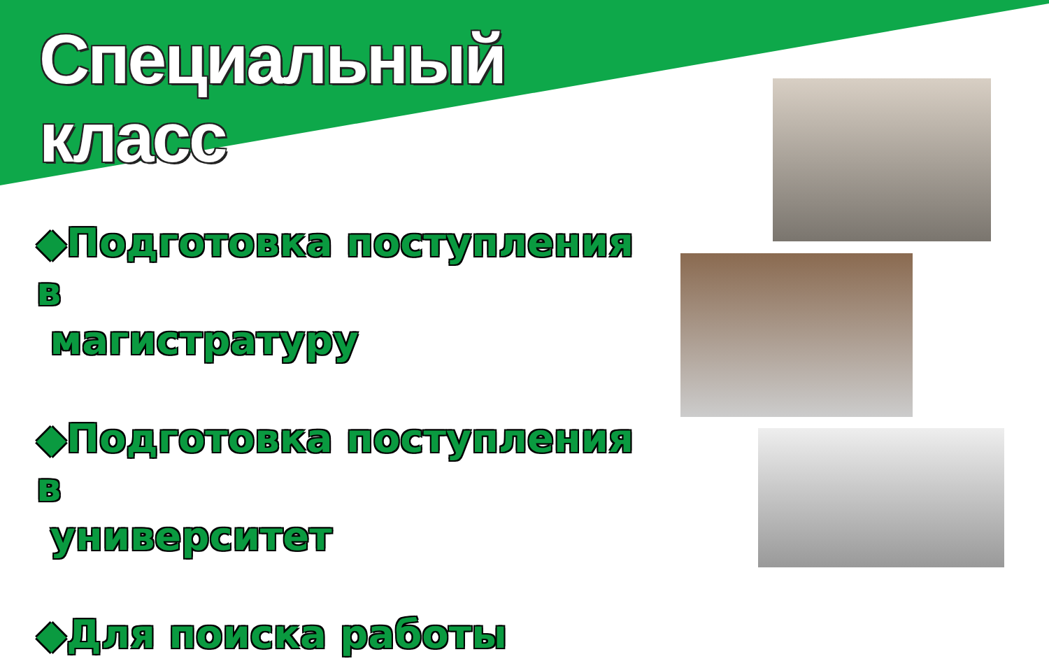Специальный
класс
◆Подготовка поступления в
магистратуру
◆Подготовка поступления в
университет
◆Для поиска работы